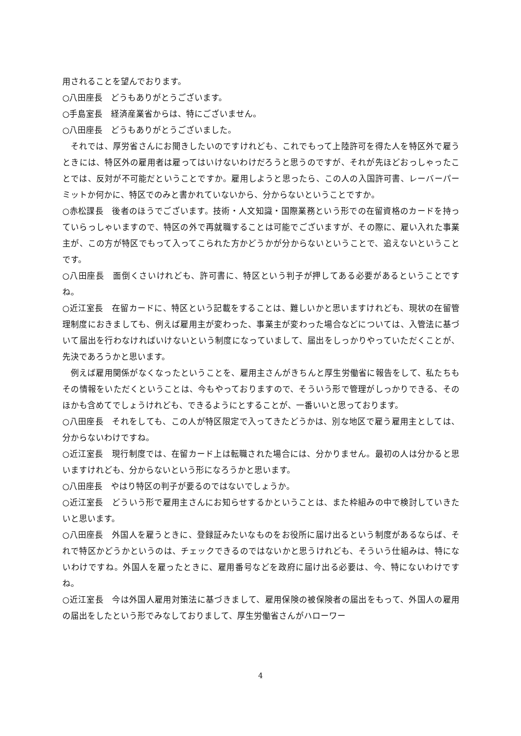用されることを望んでおります。
○八田座長　どうもありがとうございます。
○手島室長　経済産業省からは、特にございません。
○八田座長　どうもありがとうございました。
それでは、厚労省さんにお聞きしたいのですけれども、これでもって上陸許可を得た人を特区外で雇うときには、特区外の雇用者は雇ってはいけないわけだろうと思うのですが、それが先ほどおっしゃったことでは、反対が不可能だということですか。雇用しようと思ったら、この人の入国許可書、レーバーパーミットか何かに、特区でのみと書かれていないから、分からないということですか。
○赤松課長　後者のほうでございます。技術・人文知識・国際業務という形での在留資格のカードを持っていらっしゃいますので、特区の外で再就職することは可能でございますが、その際に、雇い入れた事業主が、この方が特区でもって入ってこられた方かどうかが分からないということで、追えないということです。
○八田座長　面倒くさいけれども、許可書に、特区という判子が押してある必要があるということですね。
○近江室長　在留カードに、特区という記載をすることは、難しいかと思いますけれども、現状の在留管理制度におきましても、例えば雇用主が変わった、事業主が変わった場合などについては、入管法に基づいて届出を行わなければいけないという制度になっていまして、届出をしっかりやっていただくことが、先決であろうかと思います。
例えば雇用関係がなくなったということを、雇用主さんがきちんと厚生労働省に報告をして、私たちもその情報をいただくということは、今もやっておりますので、そういう形で管理がしっかりできる、そのほかも含めてでしょうけれども、できるようにとすることが、一番いいと思っております。
○八田座長　それをしても、この人が特区限定で入ってきたどうかは、別な地区で雇う雇用主としては、分からないわけですね。
○近江室長　現行制度では、在留カード上は転職された場合には、分かりません。最初の人は分かると思いますけれども、分からないという形になろうかと思います。
○八田座長　やはり特区の判子が要るのではないでしょうか。
○近江室長　どういう形で雇用主さんにお知らせするかということは、また枠組みの中で検討していきたいと思います。
○八田座長　外国人を雇うときに、登録証みたいなものをお役所に届け出るという制度があるならば、それで特区かどうかというのは、チェックできるのではないかと思うけれども、そういう仕組みは、特にないわけですね。外国人を雇ったときに、雇用番号などを政府に届け出る必要は、今、特にないわけですね。
○近江室長　今は外国人雇用対策法に基づきまして、雇用保険の被保険者の届出をもって、外国人の雇用の届出をしたという形でみなしておりまして、厚生労働省さんがハローワー
4